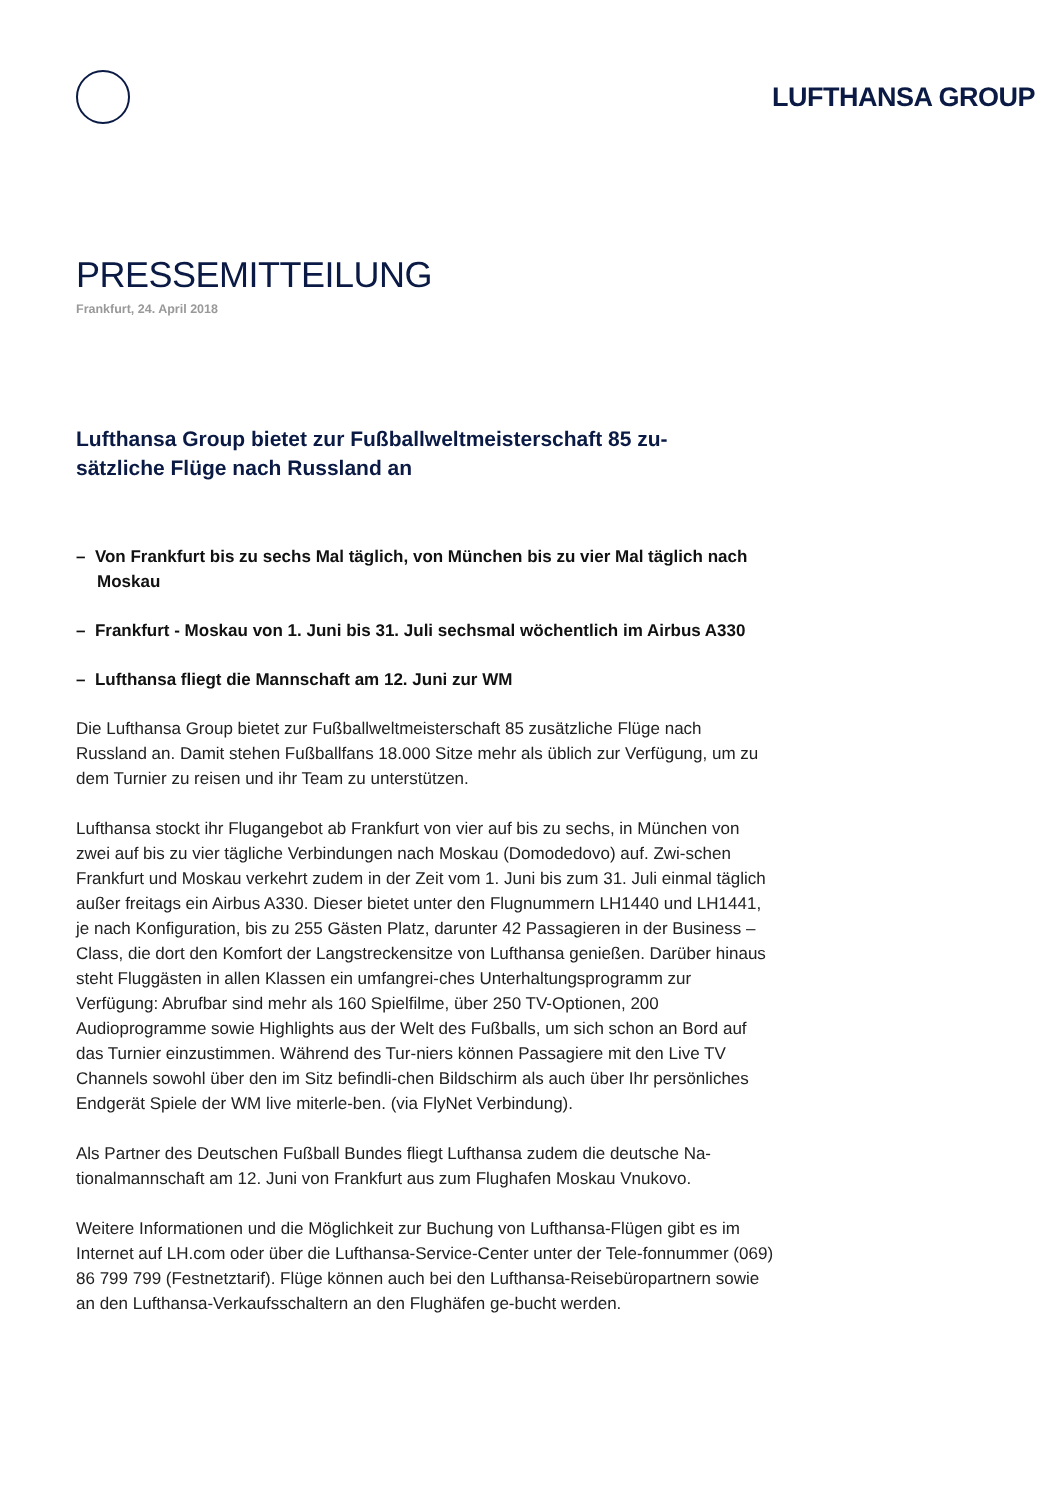LUFTHANSA GROUP
PRESSEMITTEILUNG
Frankfurt, 24. April 2018
Lufthansa Group bietet zur Fußballweltmeisterschaft 85 zu-sätzliche Flüge nach Russland an
– Von Frankfurt bis zu sechs Mal täglich, von München bis zu vier Mal täglich nach Moskau
– Frankfurt - Moskau von 1. Juni bis 31. Juli sechsmal wöchentlich im Airbus A330
– Lufthansa fliegt die Mannschaft am 12. Juni zur WM
Die Lufthansa Group bietet zur Fußballweltmeisterschaft 85 zusätzliche Flüge nach Russland an. Damit stehen Fußballfans 18.000 Sitze mehr als üblich zur Verfügung, um zu dem Turnier zu reisen und ihr Team zu unterstützen.
Lufthansa stockt ihr Flugangebot ab Frankfurt von vier auf bis zu sechs, in München von zwei auf bis zu vier tägliche Verbindungen nach Moskau (Domodedovo) auf. Zwi-schen Frankfurt und Moskau verkehrt zudem in der Zeit vom 1. Juni bis zum 31. Juli einmal täglich außer freitags ein Airbus A330. Dieser bietet unter den Flugnummern LH1440 und LH1441, je nach Konfiguration, bis zu 255 Gästen Platz, darunter 42 Passagieren in der Business –Class, die dort den Komfort der Langstreckensitze von Lufthansa genießen. Darüber hinaus steht Fluggästen in allen Klassen ein umfangrei-ches Unterhaltungsprogramm zur Verfügung: Abrufbar sind mehr als 160 Spielfilme, über 250 TV-Optionen, 200 Audioprogramme sowie Highlights aus der Welt des Fußballs, um sich schon an Bord auf das Turnier einzustimmen. Während des Tur-niers können Passagiere mit den Live TV Channels sowohl über den im Sitz befindli-chen Bildschirm als auch über Ihr persönliches Endgerät Spiele der WM live miterle-ben. (via FlyNet Verbindung).
Als Partner des Deutschen Fußball Bundes fliegt Lufthansa zudem die deutsche Na-tionalmannschaft am 12. Juni von Frankfurt aus zum Flughafen Moskau Vnukovo.
Weitere Informationen und die Möglichkeit zur Buchung von Lufthansa-Flügen gibt es im Internet auf LH.com oder über die Lufthansa-Service-Center unter der Tele-fonnummer (069) 86 799 799 (Festnetztarif). Flüge können auch bei den Lufthansa-Reisebüropartnern sowie an den Lufthansa-Verkaufsschaltern an den Flughäfen ge-bucht werden.